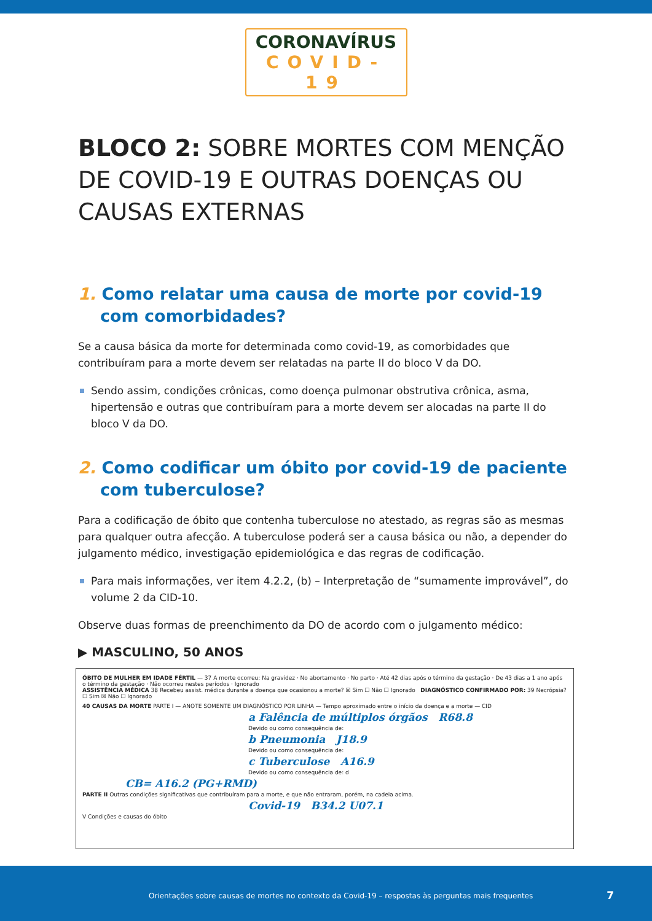CORONAVÍRUS
COVID-19
BLOCO 2: SOBRE MORTES COM MENÇÃO DE COVID-19 E OUTRAS DOENÇAS OU CAUSAS EXTERNAS
1. Como relatar uma causa de morte por covid-19 com comorbidades?
Se a causa básica da morte for determinada como covid-19, as comorbidades que contribuíram para a morte devem ser relatadas na parte II do bloco V da DO.
Sendo assim, condições crônicas, como doença pulmonar obstrutiva crônica, asma, hipertensão e outras que contribuíram para a morte devem ser alocadas na parte II do bloco V da DO.
2. Como codificar um óbito por covid-19 de paciente com tuberculose?
Para a codificação de óbito que contenha tuberculose no atestado, as regras são as mesmas para qualquer outra afecção. A tuberculose poderá ser a causa básica ou não, a depender do julgamento médico, investigação epidemiológica e das regras de codificação.
Para mais informações, ver item 4.2.2, (b) – Interpretação de “sumamente improvável”, do volume 2 da CID-10.
Observe duas formas de preenchimento da DO de acordo com o julgamento médico:
▶ MASCULINO, 50 ANOS
ÓBITO DE MULHER EM IDADE FÉRTIL — 37 A morte ocorreu: Na gravidez · No abortamento · No parto · Até 42 dias após o término da gestação · De 43 dias a 1 ano após o término da gestação · Não ocorreu nestes períodos · Ignorado
ASSISTÊNCIA MÉDICA 38 Recebeu assist. médica durante a doença que ocasionou a morte? ☒ Sim ☐ Não ☐ Ignorado DIAGNÓSTICO CONFIRMADO POR: 39 Necrópsia? ☐ Sim ☒ Não ☐ Ignorado
40 CAUSAS DA MORTE PARTE I — ANOTE SOMENTE UM DIAGNÓSTICO POR LINHA — Tempo aproximado entre o início da doença e a morte — CID
a Falência de múltiplos órgãos R68.8
Devido ou como consequência de:
b Pneumonia J18.9
Devido ou como consequência de:
c Tuberculose A16.9
Devido ou como consequência de: d
CB= A16.2 (PG+RMD)
PARTE II Outras condições significativas que contribuíram para a morte, e que não entraram, porém, na cadeia acima.
Covid-19 B34.2 U07.1
V Condições e causas do óbito
Orientações sobre causas de mortes no contexto da Covid-19 – respostas às perguntas mais frequentes 7